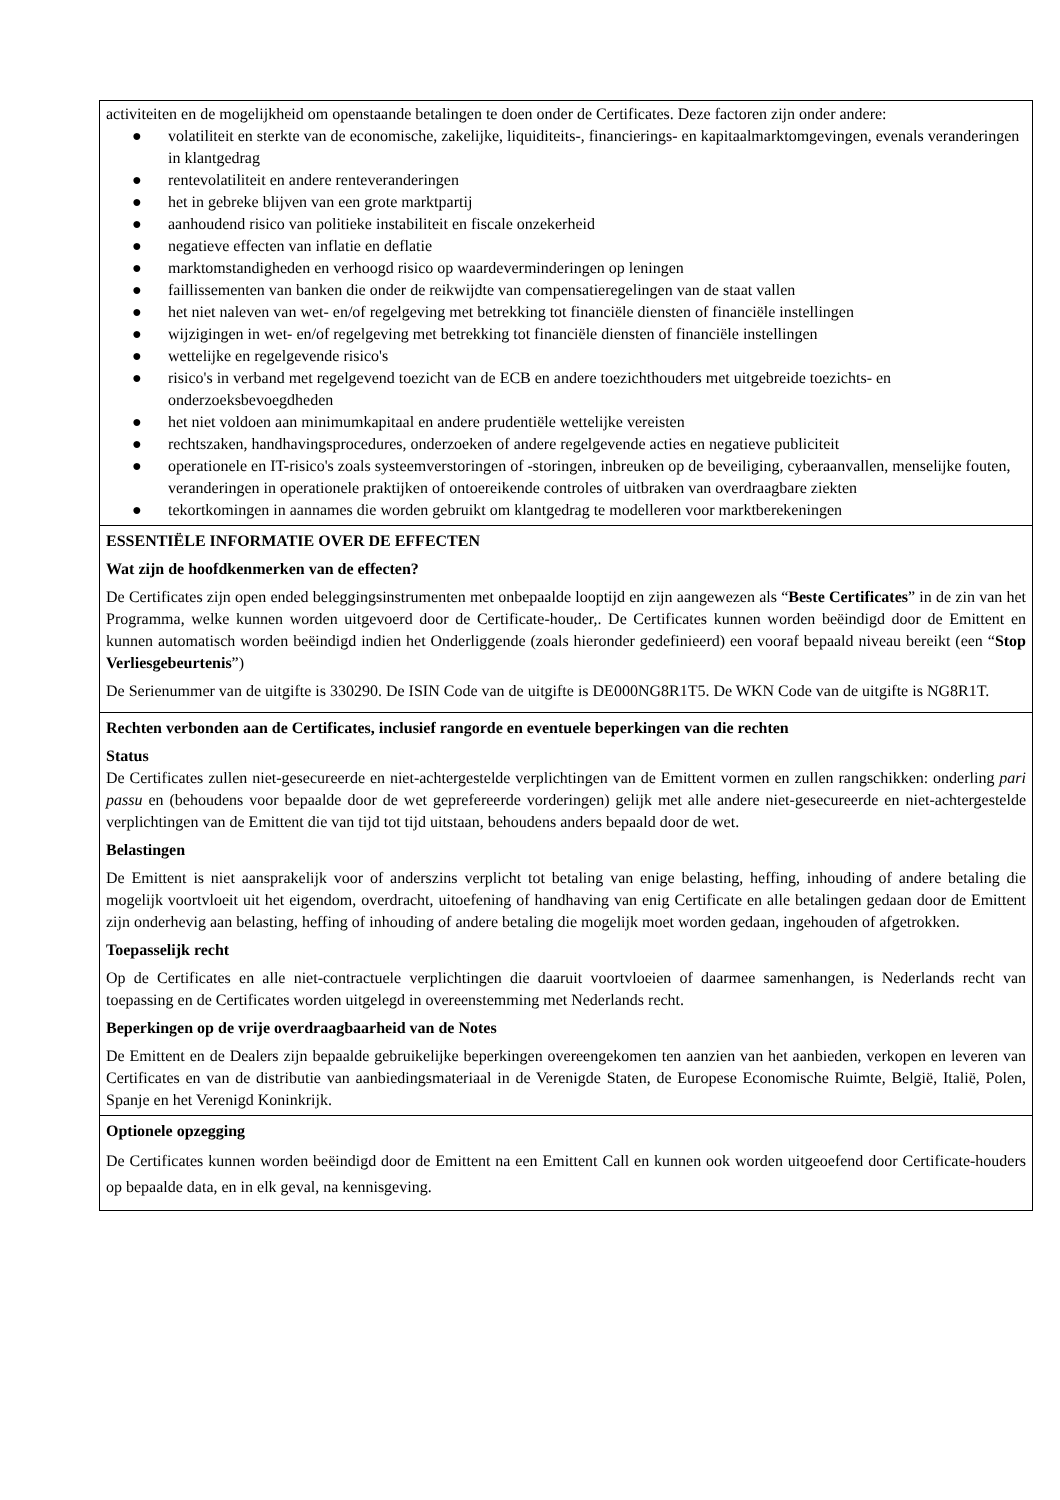activiteiten en de mogelijkheid om openstaande betalingen te doen onder de Certificates. Deze factoren zijn onder andere:
● volatiliteit en sterkte van de economische, zakelijke, liquiditeits-, financierings- en kapitaalmarktomgevingen, evenals veranderingen in klantgedrag
● rentevolatiliteit en andere renteveranderingen
● het in gebreke blijven van een grote marktpartij
● aanhoudend risico van politieke instabiliteit en fiscale onzekerheid
● negatieve effecten van inflatie en deflatie
● marktomstandigheden en verhoogd risico op waardeverminderingen op leningen
● faillissementen van banken die onder de reikwijdte van compensatieregelingen van de staat vallen
● het niet naleven van wet- en/of regelgeving met betrekking tot financiële diensten of financiële instellingen
● wijzigingen in wet- en/of regelgeving met betrekking tot financiële diensten of financiële instellingen
● wettelijke en regelgevende risico's
● risico's in verband met regelgevend toezicht van de ECB en andere toezichthouders met uitgebreide toezichts- en onderzoeksbevoegdheden
● het niet voldoen aan minimumkapitaal en andere prudentiële wettelijke vereisten
● rechtszaken, handhavingsprocedures, onderzoeken of andere regelgevende acties en negatieve publiciteit
● operationele en IT-risico's zoals systeemverstoringen of -storingen, inbreuken op de beveiliging, cyberaanvallen, menselijke fouten, veranderingen in operationele praktijken of ontoereikende controles of uitbraken van overdraagbare ziekten
● tekortkomingen in aannames die worden gebruikt om klantgedrag te modelleren voor marktberekeningen
ESSENTIËLE INFORMATIE OVER DE EFFECTEN
Wat zijn de hoofdkenmerken van de effecten?
De Certificates zijn open ended beleggingsinstrumenten met onbepaalde looptijd en zijn aangewezen als “Beste Certificates” in de zin van het Programma, welke kunnen worden uitgevoerd door de Certificate-houder,. De Certificates kunnen worden beëindigd door de Emittent en kunnen automatisch worden beëindigd indien het Onderliggende (zoals hieronder gedefinieerd) een vooraf bepaald niveau bereikt (een “Stop Verliesgebeurtenis”)
De Serienummer van de uitgifte is 330290. De ISIN Code van de uitgifte is DE000NG8R1T5. De WKN Code van de uitgifte is NG8R1T.
Rechten verbonden aan de Certificates, inclusief rangorde en eventuele beperkingen van die rechten
Status
De Certificates zullen niet-gesecureerde en niet-achtergestelde verplichtingen van de Emittent vormen en zullen rangschikken: onderling pari passu en (behoudens voor bepaalde door de wet geprefereerde vorderingen) gelijk met alle andere niet-gesecureerde en niet-achtergestelde verplichtingen van de Emittent die van tijd tot tijd uitstaan, behoudens anders bepaald door de wet.
Belastingen
De Emittent is niet aansprakelijk voor of anderszins verplicht tot betaling van enige belasting, heffing, inhouding of andere betaling die mogelijk voortvloeit uit het eigendom, overdracht, uitoefening of handhaving van enig Certificate en alle betalingen gedaan door de Emittent zijn onderhevig aan belasting, heffing of inhouding of andere betaling die mogelijk moet worden gedaan, ingehouden of afgetrokken.
Toepasselijk recht
Op de Certificates en alle niet-contractuele verplichtingen die daaruit voortvloeien of daarmee samenhangen, is Nederlands recht van toepassing en de Certificates worden uitgelegd in overeenstemming met Nederlands recht.
Beperkingen op de vrije overdraagbaarheid van de Notes
De Emittent en de Dealers zijn bepaalde gebruikelijke beperkingen overeengekomen ten aanzien van het aanbieden, verkopen en leveren van Certificates en van de distributie van aanbiedingsmateriaal in de Verenigde Staten, de Europese Economische Ruimte, België, Italië, Polen, Spanje en het Verenigd Koninkrijk.
Optionele opzegging
De Certificates kunnen worden beëindigd door de Emittent na een Emittent Call en kunnen ook worden uitgeoefend door Certificate-houders op bepaalde data, en in elk geval, na kennisgeving.